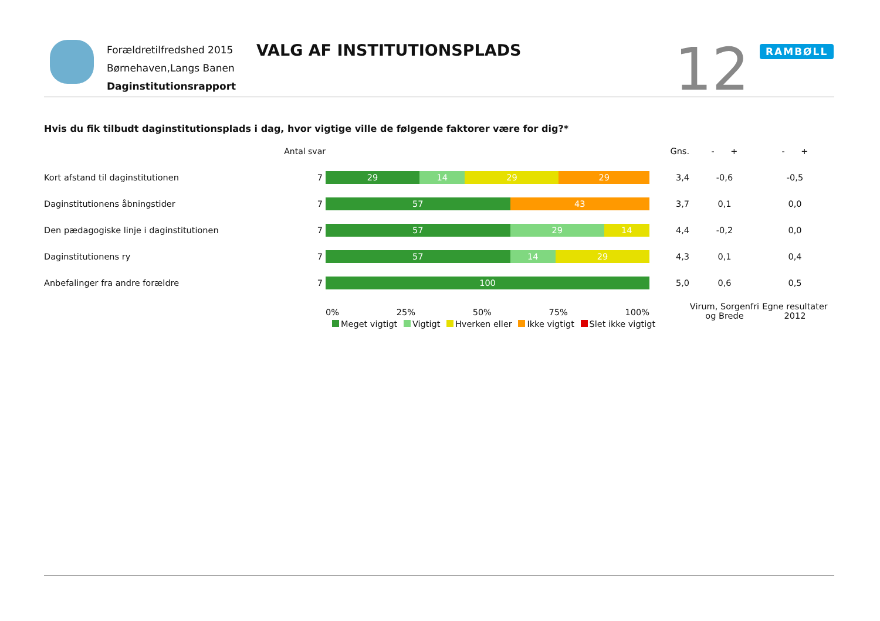Forældretilfredshed 2015
Børnehaven,Langs Banen
Daginstitutionsrapport
VALG AF INSTITUTIONSPLADS 12 RAMBØLL
Hvis du fik tilbudt daginstitutionsplads i dag, hvor vigtige ville de følgende faktorer være for dig?*
| | Antal svar | | Gns. | - + | - + |
| --- | --- | --- | --- | --- | --- |
| Kort afstand til daginstitutionen | 7 | 29 14 29 29 | 3,4 | -0,6 | -0,5 |
| Daginstitutionens åbningstider | 7 | 57 43 | 3,7 | 0,1 | 0,0 |
| Den pædagogiske linje i daginstitutionen | 7 | 57 29 14 | 4,4 | -0,2 | 0,0 |
| Daginstitutionens ry | 7 | 57 14 29 | 4,3 | 0,1 | 0,4 |
| Anbefalinger fra andre forældre | 7 | 100 | 5,0 | 0,6 | 0,5 |
| | | 0% 25% 50% 75% 100% | | Virum, Sorgenfri og Brede | Egne resultater 2012 |
Meget vigtigt Vigtigt Hverken eller Ikke vigtigt Slet ikke vigtigt